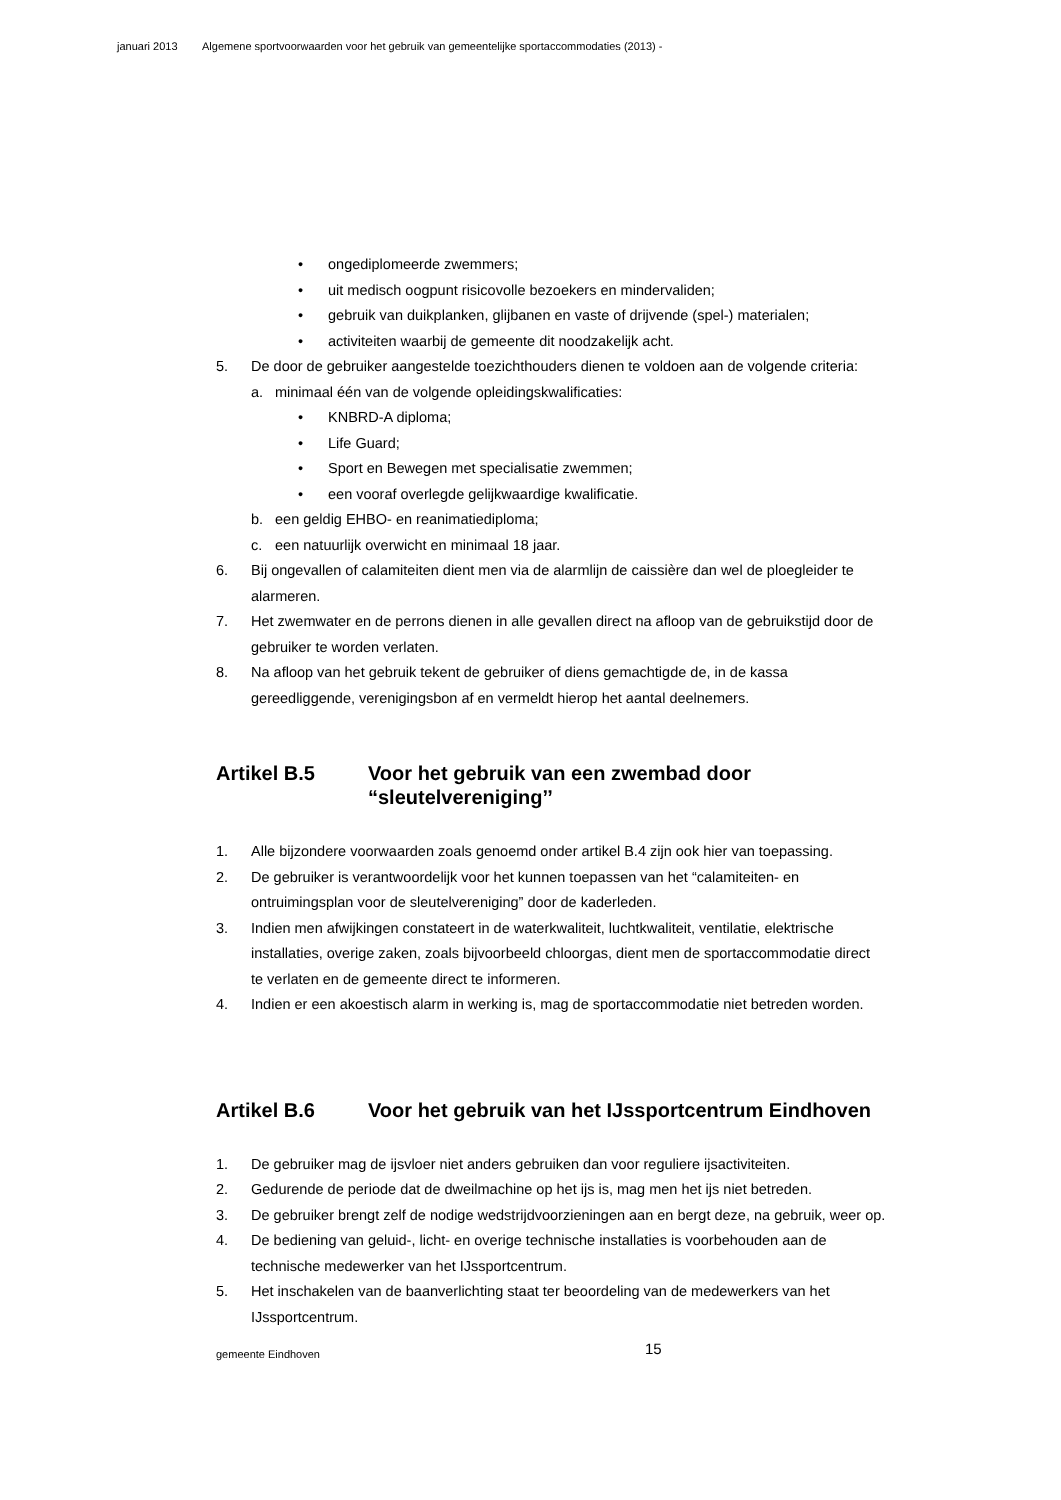januari 2013 Algemene sportvoorwaarden voor het gebruik van gemeentelijke sportaccommodaties (2013) -
• ongediplomeerde zwemmers;
• uit medisch oogpunt risicovolle bezoekers en mindervaliden;
• gebruik van duikplanken, glijbanen en vaste of drijvende (spel-) materialen;
• activiteiten waarbij de gemeente dit noodzakelijk acht.
5. De door de gebruiker aangestelde toezichthouders dienen te voldoen aan de volgende criteria:
a. minimaal één van de volgende opleidingskwalificaties:
• KNBRD-A diploma;
• Life Guard;
• Sport en Bewegen met specialisatie zwemmen;
• een vooraf overlegde gelijkwaardige kwalificatie.
b. een geldig EHBO- en reanimatiediploma;
c. een natuurlijk overwicht en minimaal 18 jaar.
6. Bij ongevallen of calamiteiten dient men via de alarmlijn de caissière dan wel de ploegleider te alarmeren.
7. Het zwemwater en de perrons dienen in alle gevallen direct na afloop van de gebruikstijd door de gebruiker te worden verlaten.
8. Na afloop van het gebruik tekent de gebruiker of diens gemachtigde de, in de kassa gereedliggende, verenigingsbon af en vermeldt hierop het aantal deelnemers.
Artikel B.5 Voor het gebruik van een zwembad door “sleutelvereniging’’
1. Alle bijzondere voorwaarden zoals genoemd onder artikel B.4 zijn ook hier van toepassing.
2. De gebruiker is verantwoordelijk voor het kunnen toepassen van het “calamiteiten- en ontruimingsplan voor de sleutelvereniging” door de kaderleden.
3. Indien men afwijkingen constateert in de waterkwaliteit, luchtkwaliteit, ventilatie, elektrische installaties, overige zaken, zoals bijvoorbeeld chloorgas, dient men de sportaccommodatie direct te verlaten en de gemeente direct te informeren.
4. Indien er een akoestisch alarm in werking is, mag de sportaccommodatie niet betreden worden.
Artikel B.6 Voor het gebruik van het IJssportcentrum Eindhoven
1. De gebruiker mag de ijsvloer niet anders gebruiken dan voor reguliere ijsactiviteiten.
2. Gedurende de periode dat de dweilmachine op het ijs is, mag men het ijs niet betreden.
3. De gebruiker brengt zelf de nodige wedstrijdvoorzieningen aan en bergt deze, na gebruik, weer op.
4. De bediening van geluid-, licht- en overige technische installaties is voorbehouden aan de technische medewerker van het IJssportcentrum.
5. Het inschakelen van de baanverlichting staat ter beoordeling van de medewerkers van het IJssportcentrum.
gemeente Eindhoven 15